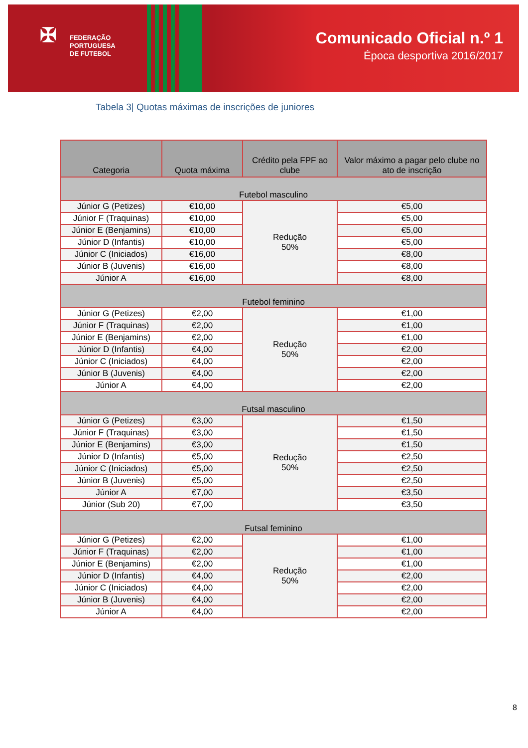✠ FEDERAÇÃO
PORTUGUESA
DE FUTEBOL
Comunicado Oficial n.º 1
Época desportiva 2016/2017
Tabela 3| Quotas máximas de inscrições de juniores
| Categoria | Quota máxima | Crédito pela FPF ao clube | Valor máximo a pagar pelo clube no ato de inscrição |
| --- | --- | --- | --- |
| Futebol masculino | | | |
| Júnior G (Petizes) | €10,00 | Redução 50% | €5,00 |
| Júnior F (Traquinas) | €10,00 | | €5,00 |
| Júnior E (Benjamins) | €10,00 | | €5,00 |
| Júnior D (Infantis) | €10,00 | | €5,00 |
| Júnior C (Iniciados) | €16,00 | | €8,00 |
| Júnior B (Juvenis) | €16,00 | | €8,00 |
| Júnior A | €16,00 | | €8,00 |
| Futebol feminino | | | |
| Júnior G (Petizes) | €2,00 | Redução 50% | €1,00 |
| Júnior F (Traquinas) | €2,00 | | €1,00 |
| Júnior E (Benjamins) | €2,00 | | €1,00 |
| Júnior D (Infantis) | €4,00 | | €2,00 |
| Júnior C (Iniciados) | €4,00 | | €2,00 |
| Júnior B (Juvenis) | €4,00 | | €2,00 |
| Júnior A | €4,00 | | €2,00 |
| Futsal masculino | | | |
| Júnior G (Petizes) | €3,00 | Redução 50% | €1,50 |
| Júnior F (Traquinas) | €3,00 | | €1,50 |
| Júnior E (Benjamins) | €3,00 | | €1,50 |
| Júnior D (Infantis) | €5,00 | | €2,50 |
| Júnior C (Iniciados) | €5,00 | | €2,50 |
| Júnior B (Juvenis) | €5,00 | | €2,50 |
| Júnior A | €7,00 | | €3,50 |
| Júnior (Sub 20) | €7,00 | | €3,50 |
| Futsal feminino | | | |
| Júnior G (Petizes) | €2,00 | Redução 50% | €1,00 |
| Júnior F (Traquinas) | €2,00 | | €1,00 |
| Júnior E (Benjamins) | €2,00 | | €1,00 |
| Júnior D (Infantis) | €4,00 | | €2,00 |
| Júnior C (Iniciados) | €4,00 | | €2,00 |
| Júnior B (Juvenis) | €4,00 | | €2,00 |
| Júnior A | €4,00 | | €2,00 |
8